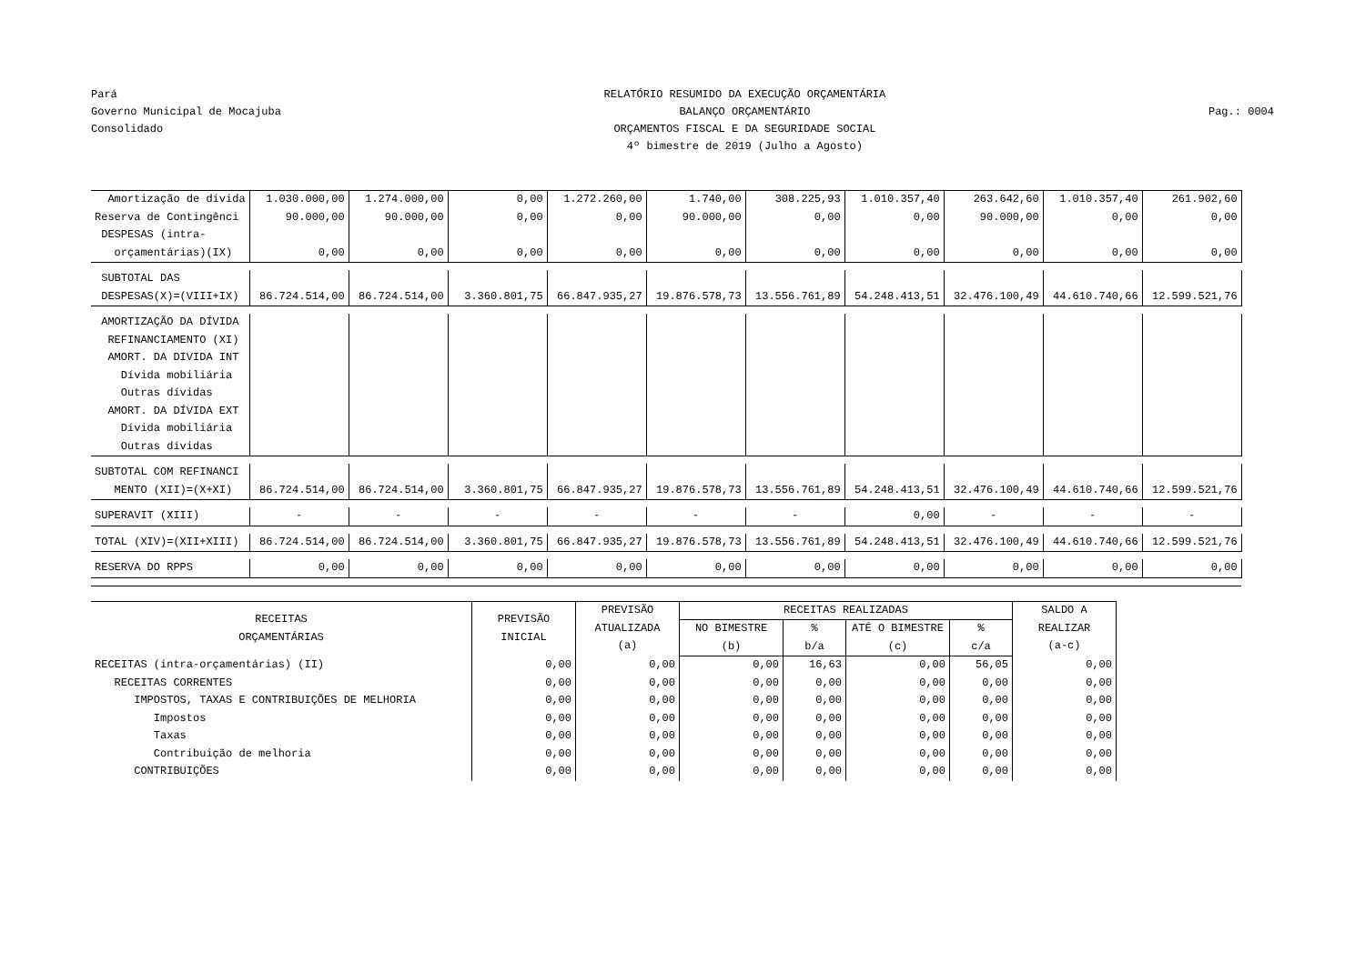Pará
Governo Municipal de Mocajuba
Consolidado
RELATÓRIO RESUMIDO DA EXECUÇÃO ORÇAMENTÁRIA
BALANÇO ORÇAMENTÁRIO
ORÇAMENTOS FISCAL E DA SEGURIDADE SOCIAL
4º bimestre de 2019 (Julho a Agosto)
Pag.: 0004
| Amortização de dívida | 1.030.000,00 | 1.274.000,00 | 0,00 | 1.272.260,00 | 1.740,00 | 308.225,93 | 1.010.357,40 | 263.642,60 | 1.010.357,40 | 261.902,60 |
| Reserva de Contingênci | 90.000,00 | 90.000,00 | 0,00 | 0,00 | 90.000,00 | 0,00 | 0,00 | 90.000,00 | 0,00 | 0,00 |
| DESPESAS (intra- | | | | | | | | | | |
| orçamentárias)(IX) | 0,00 | 0,00 | 0,00 | 0,00 | 0,00 | 0,00 | 0,00 | 0,00 | 0,00 | 0,00 |
| SUBTOTAL DAS | | | | | | | | | | |
| DESPESAS(X)=(VIII+IX) | 86.724.514,00 | 86.724.514,00 | 3.360.801,75 | 66.847.935,27 | 19.876.578,73 | 13.556.761,89 | 54.248.413,51 | 32.476.100,49 | 44.610.740,66 | 12.599.521,76 |
| AMORTIZAÇÃO DA DÍVIDA | | | | | | | | | | |
| REFINANCIAMENTO (XI) | | | | | | | | | | |
| AMORT. DA DIVIDA INT | | | | | | | | | | |
| Dívida mobiliária | | | | | | | | | | |
| Outras dívidas | | | | | | | | | | |
| AMORT. DA DÍVIDA EXT | | | | | | | | | | |
| Dívida mobiliária | | | | | | | | | | |
| Outras dívidas | | | | | | | | | | |
| SUBTOTAL COM REFINANCI | | | | | | | | | | |
| MENTO (XII)=(X+XI) | 86.724.514,00 | 86.724.514,00 | 3.360.801,75 | 66.847.935,27 | 19.876.578,73 | 13.556.761,89 | 54.248.413,51 | 32.476.100,49 | 44.610.740,66 | 12.599.521,76 |
| SUPERAVIT (XIII) | - | - | - | - | - | - | 0,00 | - | - | - |
| TOTAL (XIV)=(XII+XIII) | 86.724.514,00 | 86.724.514,00 | 3.360.801,75 | 66.847.935,27 | 19.876.578,73 | 13.556.761,89 | 54.248.413,51 | 32.476.100,49 | 44.610.740,66 | 12.599.521,76 |
| RESERVA DO RPPS | 0,00 | 0,00 | 0,00 | 0,00 | 0,00 | 0,00 | 0,00 | 0,00 | 0,00 | 0,00 |
| RECEITAS ORÇAMENTÁRIAS | PREVISÃO INICIAL | PREVISÃO ATUALIZADA (a) | RECEITAS REALIZADAS | | | | SALDO A REALIZAR (a-c) |
| --- | --- | --- | --- | --- | --- | --- | --- |
| | | | NO BIMESTRE (b) | % b/a | ATÉ O BIMESTRE (c) | % c/a | |
| RECEITAS (intra-orçamentárias) (II) | 0,00 | 0,00 | 0,00 | 16,63 | 0,00 | 56,05 | 0,00 |
| RECEITAS CORRENTES | 0,00 | 0,00 | 0,00 | 0,00 | 0,00 | 0,00 | 0,00 |
| IMPOSTOS, TAXAS E CONTRIBUIÇÕES DE MELHORIA | 0,00 | 0,00 | 0,00 | 0,00 | 0,00 | 0,00 | 0,00 |
| Impostos | 0,00 | 0,00 | 0,00 | 0,00 | 0,00 | 0,00 | 0,00 |
| Taxas | 0,00 | 0,00 | 0,00 | 0,00 | 0,00 | 0,00 | 0,00 |
| Contribuição de melhoria | 0,00 | 0,00 | 0,00 | 0,00 | 0,00 | 0,00 | 0,00 |
| CONTRIBUIÇÕES | 0,00 | 0,00 | 0,00 | 0,00 | 0,00 | 0,00 | 0,00 |